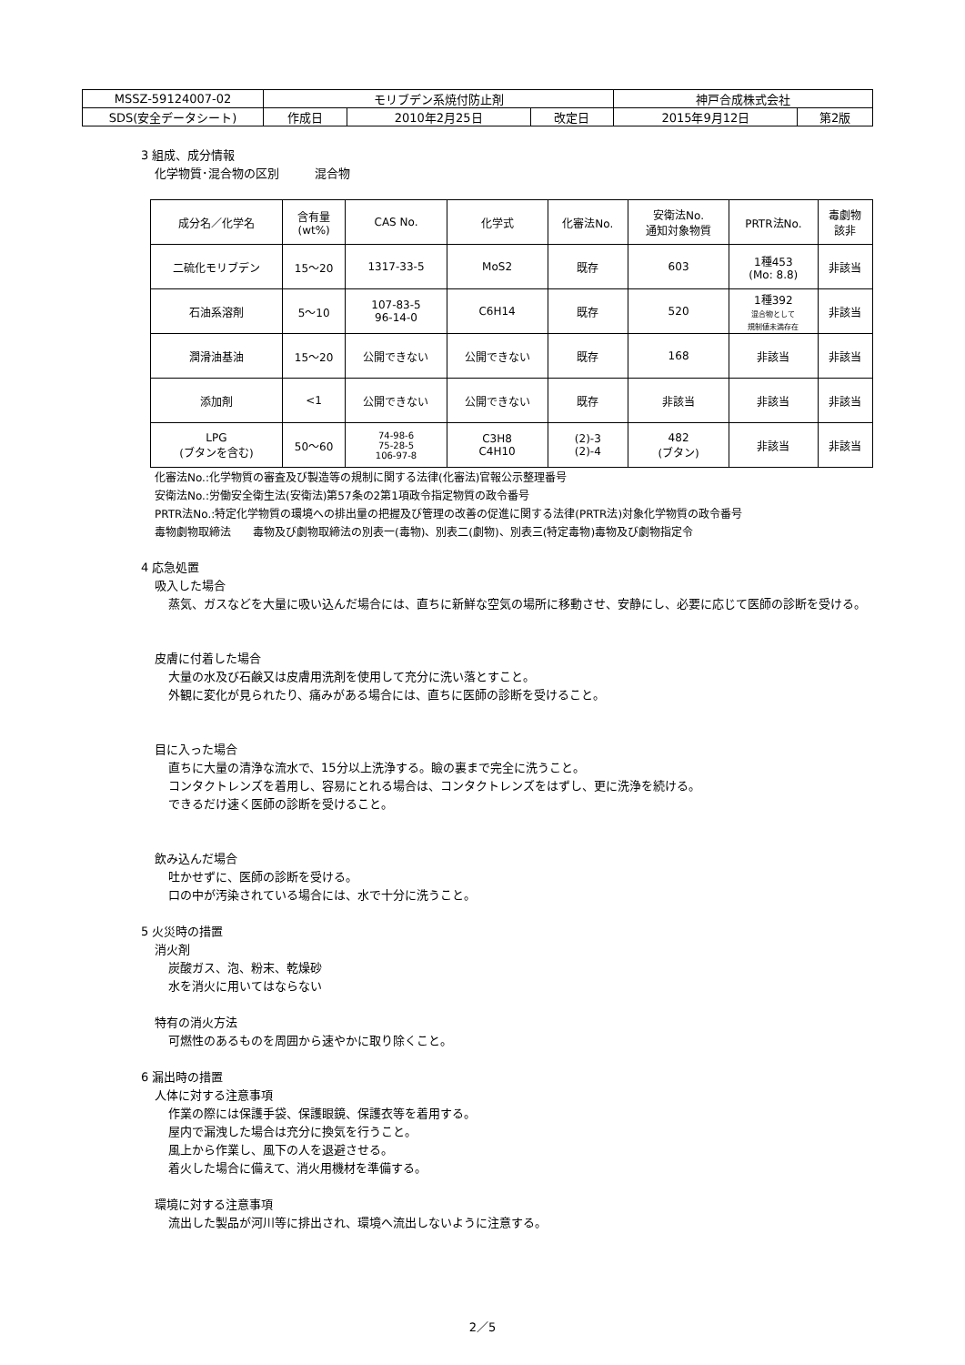| MSSZ-59124007-02 | モリブデン系焼付防止剤 | | | 神戸合成株式会社 | |
| SDS(安全データシート) | 作成日 | 2010年2月25日 | 改定日 | 2015年9月12日 | 第2版 |
3 組成、成分情報
化学物質･混合物の区別　　　混合物
| 成分名／化学名 | 含有量 (wt%) | CAS No. | 化学式 | 化審法No. | 安衛法No. 通知対象物質 | PRTR法No. | 毒劇物 該非 |
| --- | --- | --- | --- | --- | --- | --- | --- |
| 二硫化モリブデン | 15～20 | 1317-33-5 | MoS2 | 既存 | 603 | 1種453 (Mo: 8.8) | 非該当 |
| 石油系溶剤 | 5～10 | 107-83-5 96-14-0 | C6H14 | 既存 | 520 | 1種392 混合物として 規制値未満存在 | 非該当 |
| 潤滑油基油 | 15～20 | 公開できない | 公開できない | 既存 | 168 | 非該当 | 非該当 |
| 添加剤 | <1 | 公開できない | 公開できない | 既存 | 非該当 | 非該当 | 非該当 |
| LPG (ブタンを含む) | 50～60 | 74-98-6 75-28-5 106-97-8 | C3H8 C4H10 | (2)-3 (2)-4 | 482 (ブタン) | 非該当 | 非該当 |
化審法No.:化学物質の審査及び製造等の規制に関する法律(化審法)官報公示整理番号
安衛法No.:労働安全衛生法(安衛法)第57条の2第1項政令指定物質の政令番号
PRTR法No.:特定化学物質の環境への排出量の把握及び管理の改善の促進に関する法律(PRTR法)対象化学物質の政令番号
毒物劇物取締法　　毒物及び劇物取締法の別表一(毒物)、別表二(劇物)、別表三(特定毒物)毒物及び劇物指定令
4 応急処置
吸入した場合
蒸気、ガスなどを大量に吸い込んだ場合には、直ちに新鮮な空気の場所に移動させ、安静にし、必要に応じて医師の診断を受ける。
皮膚に付着した場合
大量の水及び石鹸又は皮膚用洗剤を使用して充分に洗い落とすこと。
外観に変化が見られたり、痛みがある場合には、直ちに医師の診断を受けること。
目に入った場合
直ちに大量の清浄な流水で、15分以上洗浄する。瞼の裏まで完全に洗うこと。
コンタクトレンズを着用し、容易にとれる場合は、コンタクトレンズをはずし、更に洗浄を続ける。
できるだけ速く医師の診断を受けること。
飲み込んだ場合
吐かせずに、医師の診断を受ける。
口の中が汚染されている場合には、水で十分に洗うこと。
5 火災時の措置
消火剤
炭酸ガス、泡、粉末、乾燥砂
水を消火に用いてはならない
特有の消火方法
可燃性のあるものを周囲から速やかに取り除くこと。
6 漏出時の措置
人体に対する注意事項
作業の際には保護手袋、保護眼鏡、保護衣等を着用する。
屋内で漏洩した場合は充分に換気を行うこと。
風上から作業し、風下の人を退避させる。
着火した場合に備えて、消火用機材を準備する。
環境に対する注意事項
流出した製品が河川等に排出され、環境へ流出しないように注意する。
2／5